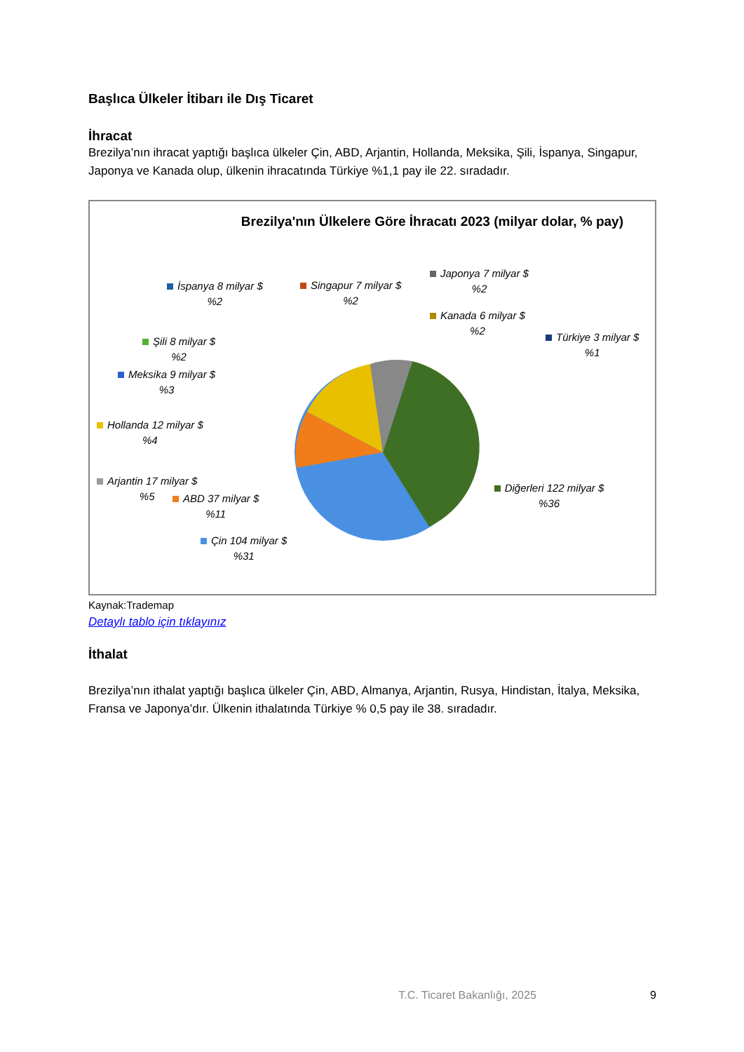Başlıca Ülkeler İtibarı ile Dış Ticaret
İhracat
Brezilya’nın ihracat yaptığı başlıca ülkeler Çin, ABD, Arjantin, Hollanda, Meksika, Şili, İspanya, Singapur, Japonya ve Kanada olup, ülkenin ihracatında Türkiye %1,1 pay ile 22. sıradadır.
Brezilya'nın Ülkelere Göre İhracatı 2023 (milyar dolar, % pay)
İspanya 8 milyar $
%2
Singapur 7 milyar $
%2
Japonya 7 milyar $
%2
Kanada 6 milyar $
%2
Türkiye 3 milyar $
%1
Şili 8 milyar $
%2
Meksika 9 milyar $
%3
Hollanda 12 milyar $
%4
Arjantin 17 milyar $
%5
ABD 37 milyar $
%11
Çin 104 milyar $
%31
Diğerleri 122 milyar $
%36
Kaynak:Trademap
Detaylı tablo için tıklayınız
İthalat
Brezilya’nın ithalat yaptığı başlıca ülkeler Çin, ABD, Almanya, Arjantin, Rusya, Hindistan, İtalya, Meksika, Fransa ve Japonya’dır. Ülkenin ithalatında Türkiye % 0,5 pay ile 38. sıradadır.
T.C. Ticaret Bakanlığı, 2025 9